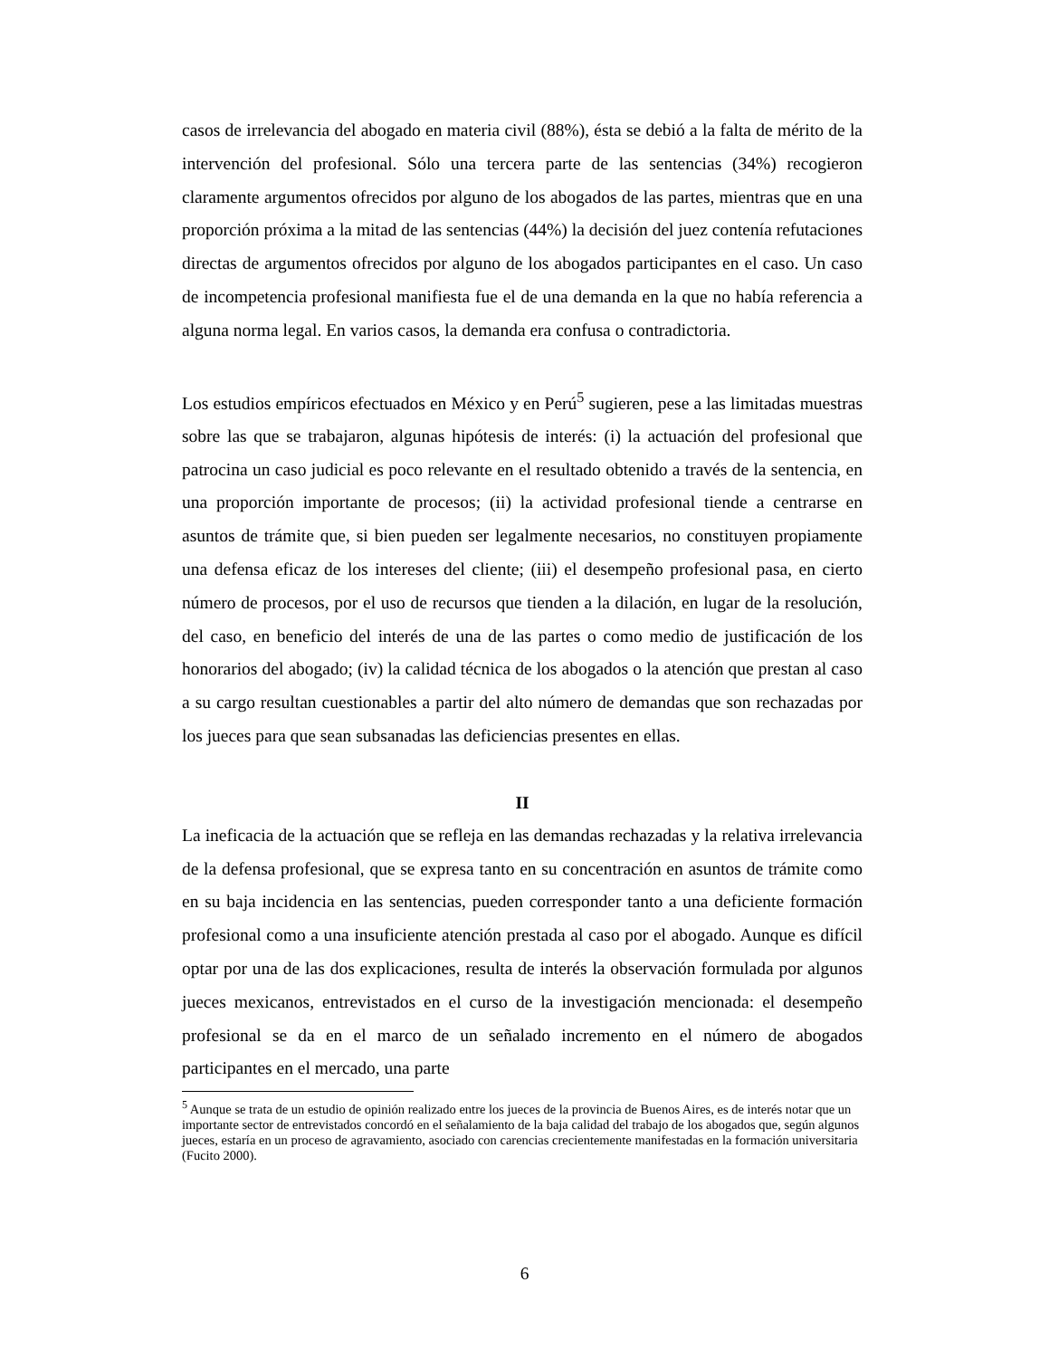casos de irrelevancia del abogado en materia civil (88%), ésta se debió a la falta de mérito de la intervención del profesional. Sólo una tercera parte de las sentencias (34%) recogieron claramente argumentos ofrecidos por alguno de los abogados de las partes, mientras que en una proporción próxima a la mitad de las sentencias (44%) la decisión del juez contenía refutaciones directas de argumentos ofrecidos por alguno de los abogados participantes en el caso. Un caso de incompetencia profesional manifiesta fue el de una demanda en la que no había referencia a alguna norma legal. En varios casos, la demanda era confusa o contradictoria.
Los estudios empíricos efectuados en México y en Perú<sup>5</sup> sugieren, pese a las limitadas muestras sobre las que se trabajaron, algunas hipótesis de interés: (i) la actuación del profesional que patrocina un caso judicial es poco relevante en el resultado obtenido a través de la sentencia, en una proporción importante de procesos; (ii) la actividad profesional tiende a centrarse en asuntos de trámite que, si bien pueden ser legalmente necesarios, no constituyen propiamente una defensa eficaz de los intereses del cliente; (iii) el desempeño profesional pasa, en cierto número de procesos, por el uso de recursos que tienden a la dilación, en lugar de la resolución, del caso, en beneficio del interés de una de las partes o como medio de justificación de los honorarios del abogado; (iv) la calidad técnica de los abogados o la atención que prestan al caso a su cargo resultan cuestionables a partir del alto número de demandas que son rechazadas por los jueces para que sean subsanadas las deficiencias presentes en ellas.
II
La ineficacia de la actuación que se refleja en las demandas rechazadas y la relativa irrelevancia de la defensa profesional, que se expresa tanto en su concentración en asuntos de trámite como en su baja incidencia en las sentencias, pueden corresponder tanto a una deficiente formación profesional como a una insuficiente atención prestada al caso por el abogado. Aunque es difícil optar por una de las dos explicaciones, resulta de interés la observación formulada por algunos jueces mexicanos, entrevistados en el curso de la investigación mencionada: el desempeño profesional se da en el marco de un señalado incremento en el número de abogados participantes en el mercado, una parte
<sup>5</sup> Aunque se trata de un estudio de opinión realizado entre los jueces de la provincia de Buenos Aires, es de interés notar que un importante sector de entrevistados concordó en el señalamiento de la baja calidad del trabajo de los abogados que, según algunos jueces, estaría en un proceso de agravamiento, asociado con carencias crecientemente manifestadas en la formación universitaria (Fucito 2000).
6